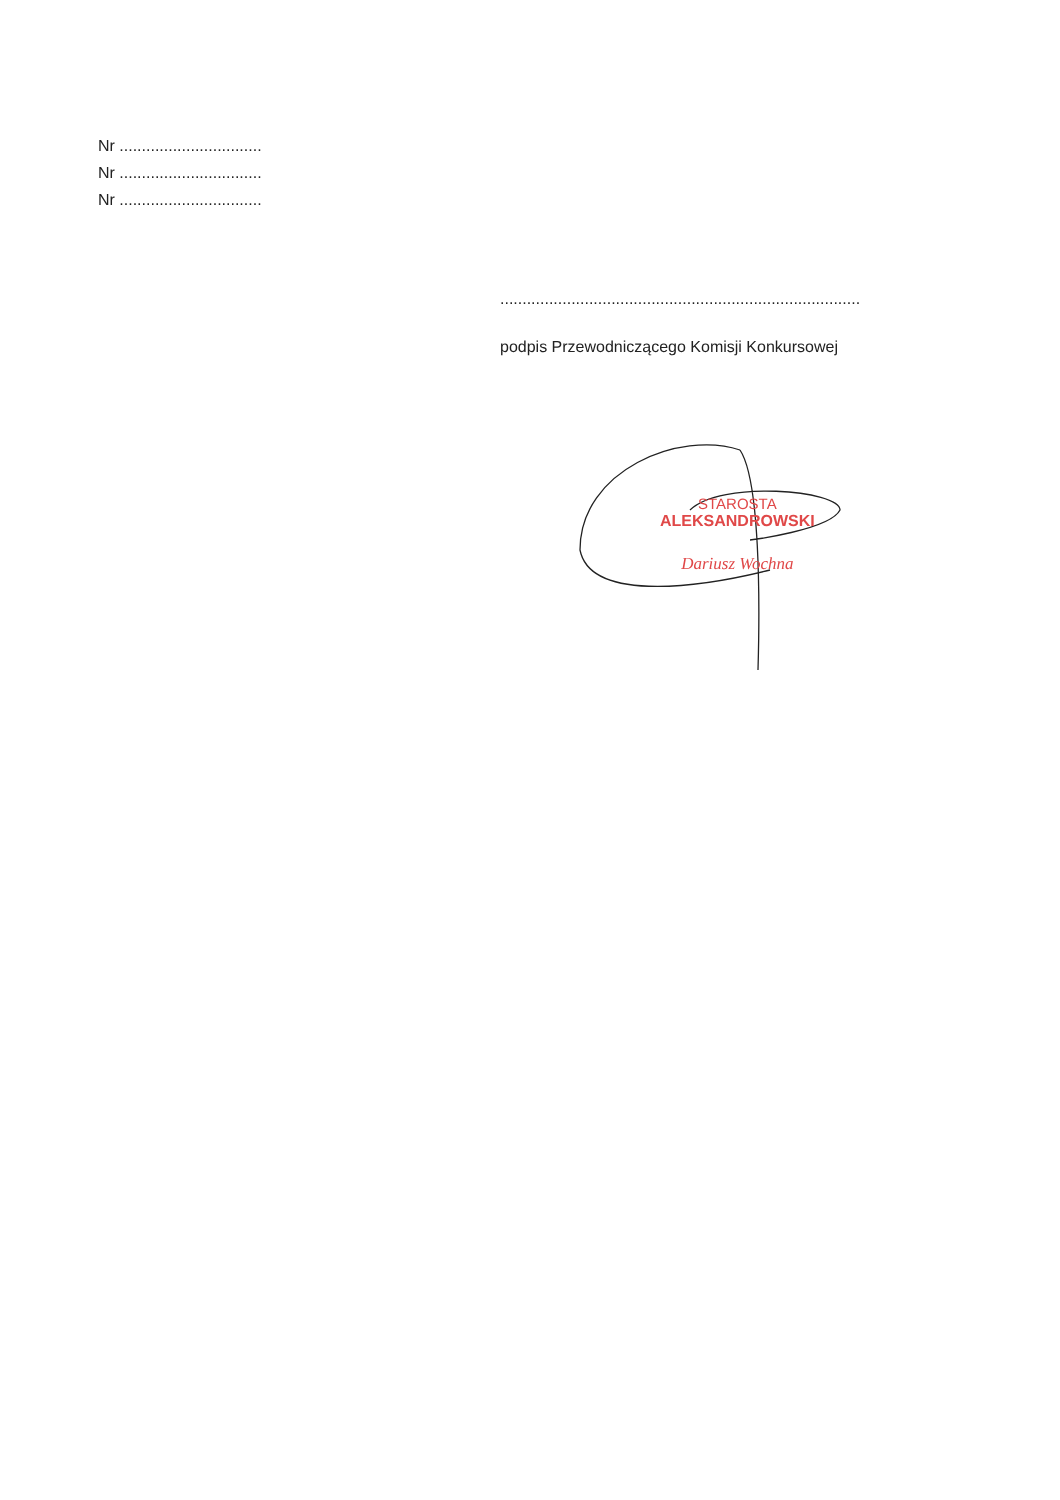Nr ................................
Nr ................................
Nr ................................
.................................................................................
podpis Przewodniczącego Komisji Konkursowej
STAROSTA
ALEKSANDROWSKI
Dariusz Wochna